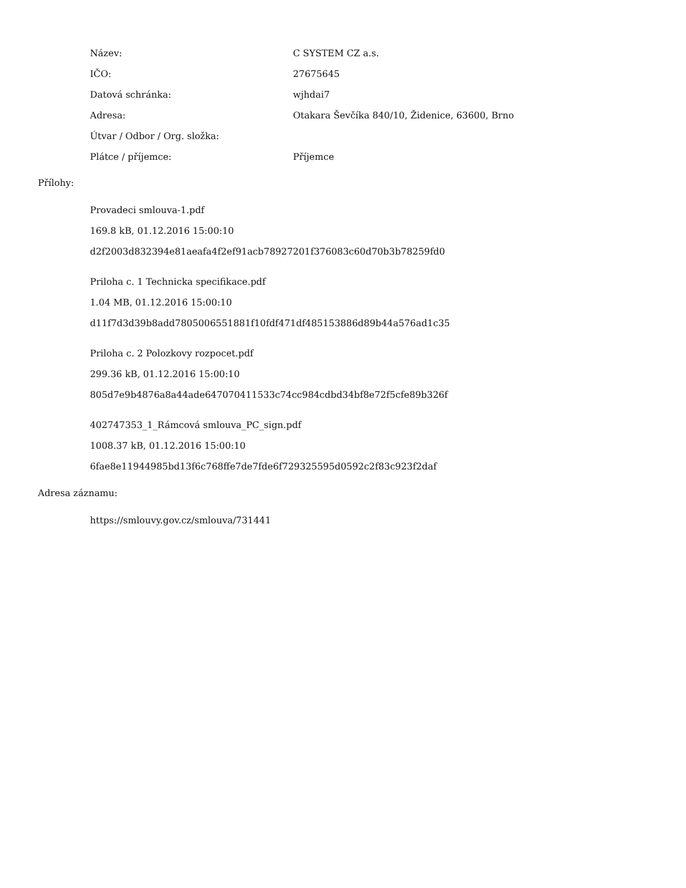| Název: | C SYSTEM CZ a.s. |
| IČO: | 27675645 |
| Datová schránka: | wjhdai7 |
| Adresa: | Otakara Ševčíka 840/10, Židenice, 63600, Brno |
| Útvar / Odbor / Org. složka: | |
| Plátce / příjemce: | Příjemce |
Přílohy:
Provadeci smlouva-1.pdf
169.8 kB, 01.12.2016 15:00:10
d2f2003d832394e81aeafa4f2ef91acb78927201f376083c60d70b3b78259fd0
Priloha c. 1 Technicka specifikace.pdf
1.04 MB, 01.12.2016 15:00:10
d11f7d3d39b8add7805006551881f10fdf471df485153886d89b44a576ad1c35
Priloha c. 2 Polozkovy rozpocet.pdf
299.36 kB, 01.12.2016 15:00:10
805d7e9b4876a8a44ade647070411533c74cc984cdbd34bf8e72f5cfe89b326f
402747353_1_Rámcová smlouva_PC_sign.pdf
1008.37 kB, 01.12.2016 15:00:10
6fae8e11944985bd13f6c768ffe7de7fde6f729325595d0592c2f83c923f2daf
Adresa záznamu:
https://smlouvy.gov.cz/smlouva/731441